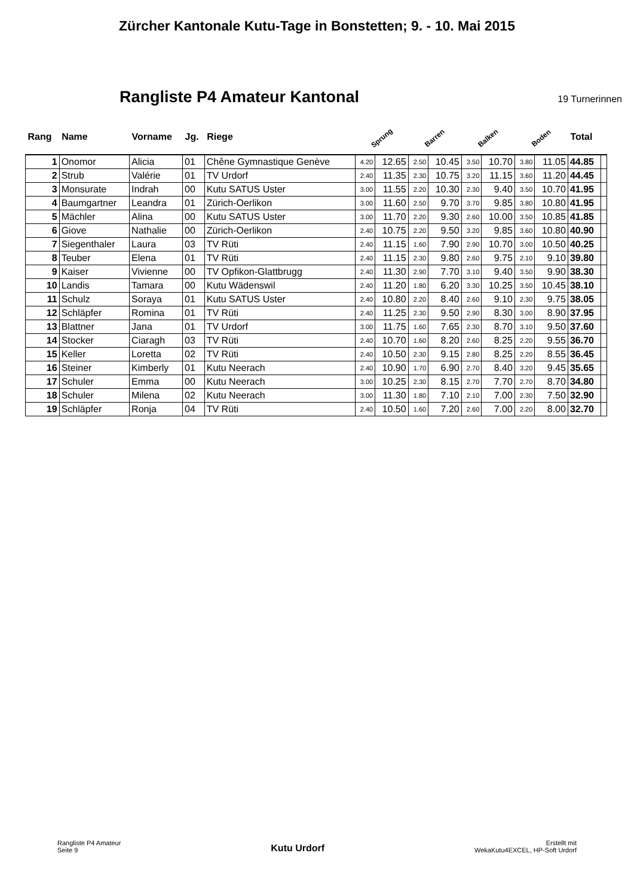Zürcher Kantonale Kutu-Tage in Bonstetten; 9. - 10. Mai 2015
Rangliste P4 Amateur Kantonal
19 Turnerinnen
| Rang | Name | Vorname | Jg. | Riege | Sprung | | Barren | | Balken | | Boden | | Total | |
| --- | --- | --- | --- | --- | --- | --- | --- | --- | --- | --- | --- | --- | --- | --- |
| 1 | Onomor | Alicia | 01 | Chêne Gymnastique Genève | 4.20 | 12.65 | 2.50 | 10.45 | 3.50 | 10.70 | 3.80 | 11.05 | 44.85 | |
| 2 | Strub | Valérie | 01 | TV Urdorf | 2.40 | 11.35 | 2.30 | 10.75 | 3.20 | 11.15 | 3.60 | 11.20 | 44.45 | |
| 3 | Monsurate | Indrah | 00 | Kutu SATUS Uster | 3.00 | 11.55 | 2.20 | 10.30 | 2.30 | 9.40 | 3.50 | 10.70 | 41.95 | |
| 4 | Baumgartner | Leandra | 01 | Zürich-Oerlikon | 3.00 | 11.60 | 2.50 | 9.70 | 3.70 | 9.85 | 3.80 | 10.80 | 41.95 | |
| 5 | Mächler | Alina | 00 | Kutu SATUS Uster | 3.00 | 11.70 | 2.20 | 9.30 | 2.60 | 10.00 | 3.50 | 10.85 | 41.85 | |
| 6 | Giove | Nathalie | 00 | Zürich-Oerlikon | 2.40 | 10.75 | 2.20 | 9.50 | 3.20 | 9.85 | 3.60 | 10.80 | 40.90 | |
| 7 | Siegenthaler | Laura | 03 | TV Rüti | 2.40 | 11.15 | 1.60 | 7.90 | 2.90 | 10.70 | 3.00 | 10.50 | 40.25 | |
| 8 | Teuber | Elena | 01 | TV Rüti | 2.40 | 11.15 | 2.30 | 9.80 | 2.60 | 9.75 | 2.10 | 9.10 | 39.80 | |
| 9 | Kaiser | Vivienne | 00 | TV Opfikon-Glattbrugg | 2.40 | 11.30 | 2.90 | 7.70 | 3.10 | 9.40 | 3.50 | 9.90 | 38.30 | |
| 10 | Landis | Tamara | 00 | Kutu Wädenswil | 2.40 | 11.20 | 1.80 | 6.20 | 3.30 | 10.25 | 3.50 | 10.45 | 38.10 | |
| 11 | Schulz | Soraya | 01 | Kutu SATUS Uster | 2.40 | 10.80 | 2.20 | 8.40 | 2.60 | 9.10 | 2.30 | 9.75 | 38.05 | |
| 12 | Schläpfer | Romina | 01 | TV Rüti | 2.40 | 11.25 | 2.30 | 9.50 | 2.90 | 8.30 | 3.00 | 8.90 | 37.95 | |
| 13 | Blattner | Jana | 01 | TV Urdorf | 3.00 | 11.75 | 1.60 | 7.65 | 2.30 | 8.70 | 3.10 | 9.50 | 37.60 | |
| 14 | Stocker | Ciaragh | 03 | TV Rüti | 2.40 | 10.70 | 1.60 | 8.20 | 2.60 | 8.25 | 2.20 | 9.55 | 36.70 | |
| 15 | Keller | Loretta | 02 | TV Rüti | 2.40 | 10.50 | 2.30 | 9.15 | 2.80 | 8.25 | 2.20 | 8.55 | 36.45 | |
| 16 | Steiner | Kimberly | 01 | Kutu Neerach | 2.40 | 10.90 | 1.70 | 6.90 | 2.70 | 8.40 | 3.20 | 9.45 | 35.65 | |
| 17 | Schuler | Emma | 00 | Kutu Neerach | 3.00 | 10.25 | 2.30 | 8.15 | 2.70 | 7.70 | 2.70 | 8.70 | 34.80 | |
| 18 | Schuler | Milena | 02 | Kutu Neerach | 3.00 | 11.30 | 1.80 | 7.10 | 2.10 | 7.00 | 2.30 | 7.50 | 32.90 | |
| 19 | Schläpfer | Ronja | 04 | TV Rüti | 2.40 | 10.50 | 1.60 | 7.20 | 2.60 | 7.00 | 2.20 | 8.00 | 32.70 | |
Rangliste P4 Amateur
Seite 9
Kutu Urdorf
Erstellt mit
WekaKutu4EXCEL, HP-Soft Urdorf